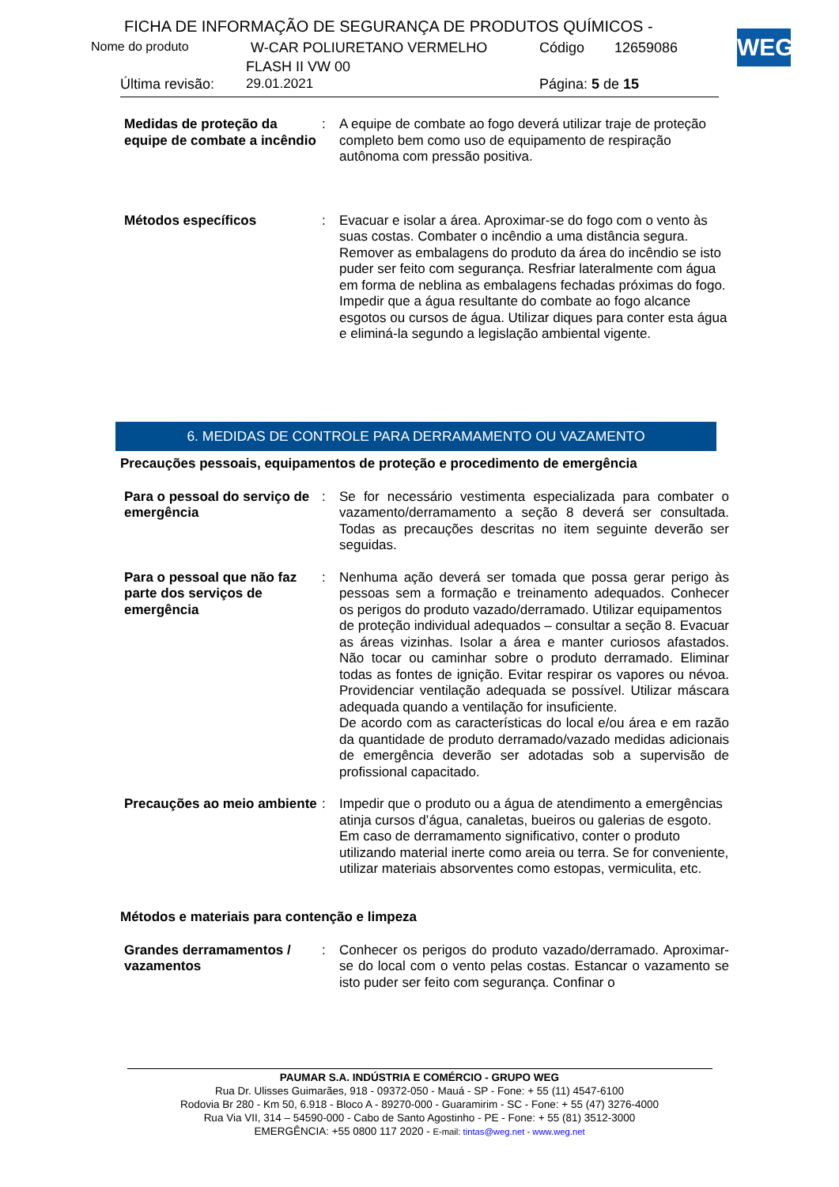FICHA DE INFORMAÇÃO DE SEGURANÇA DE PRODUTOS QUÍMICOS -
WEG
Nome do produto W-CAR POLIURETANO VERMELHO Código 12659086
FLASH II VW 00
Última revisão: 29.01.2021 Página: 5 de 15
Medidas de proteção da equipe de combate a incêndio
: A equipe de combate ao fogo deverá utilizar traje de proteção completo bem como uso de equipamento de respiração autônoma com pressão positiva.
Métodos específicos : Evacuar e isolar a área. Aproximar-se do fogo com o vento às suas costas. Combater o incêndio a uma distância segura. Remover as embalagens do produto da área do incêndio se isto puder ser feito com segurança. Resfriar lateralmente com água em forma de neblina as embalagens fechadas próximas do fogo. Impedir que a água resultante do combate ao fogo alcance esgotos ou cursos de água. Utilizar diques para conter esta água e eliminá-la segundo a legislação ambiental vigente.
6. MEDIDAS DE CONTROLE PARA DERRAMAMENTO OU VAZAMENTO
Precauções pessoais, equipamentos de proteção e procedimento de emergência
Para o pessoal do serviço de emergência
: Se for necessário vestimenta especializada para combater o vazamento/derramamento a seção 8 deverá ser consultada. Todas as precauções descritas no item seguinte deverão ser seguidas.
Para o pessoal que não faz parte dos serviços de emergência
: Nenhuma ação deverá ser tomada que possa gerar perigo às pessoas sem a formação e treinamento adequados. Conhecer os perigos do produto vazado/derramado. Utilizar equipamentos
de proteção individual adequados – consultar a seção 8. Evacuar as áreas vizinhas. Isolar a área e manter curiosos afastados. Não tocar ou caminhar sobre o produto derramado. Eliminar todas as fontes de ignição. Evitar respirar os vapores ou névoa. Providenciar ventilação adequada se possível. Utilizar máscara adequada quando a ventilação for insuficiente.
De acordo com as características do local e/ou área e em razão da quantidade de produto derramado/vazado medidas adicionais de emergência deverão ser adotadas sob a supervisão de profissional capacitado.
Precauções ao meio ambiente
: Impedir que o produto ou a água de atendimento a emergências atinja cursos d’água, canaletas, bueiros ou galerias de esgoto. Em caso de derramamento significativo, conter o produto utilizando material inerte como areia ou terra. Se for conveniente, utilizar materiais absorventes como estopas, vermiculita, etc.
Métodos e materiais para contenção e limpeza
Grandes derramamentos / vazamentos
: Conhecer os perigos do produto vazado/derramado. Aproximar-se do local com o vento pelas costas. Estancar o vazamento se isto puder ser feito com segurança. Confinar o
PAUMAR S.A. INDÚSTRIA E COMÉRCIO - GRUPO WEG
Rua Dr. Ulisses Guimarães, 918 - 09372-050 - Mauá - SP - Fone: + 55 (11) 4547-6100
Rodovia Br 280 - Km 50, 6.918 - Bloco A - 89270-000 - Guaramirim - SC - Fone: + 55 (47) 3276-4000
Rua Via VII, 314 – 54590-000 - Cabo de Santo Agostinho - PE - Fone: + 55 (81) 3512-3000
EMERGÊNCIA: +55 0800 117 2020 - E-mail: tintas@weg.net - www.weg.net